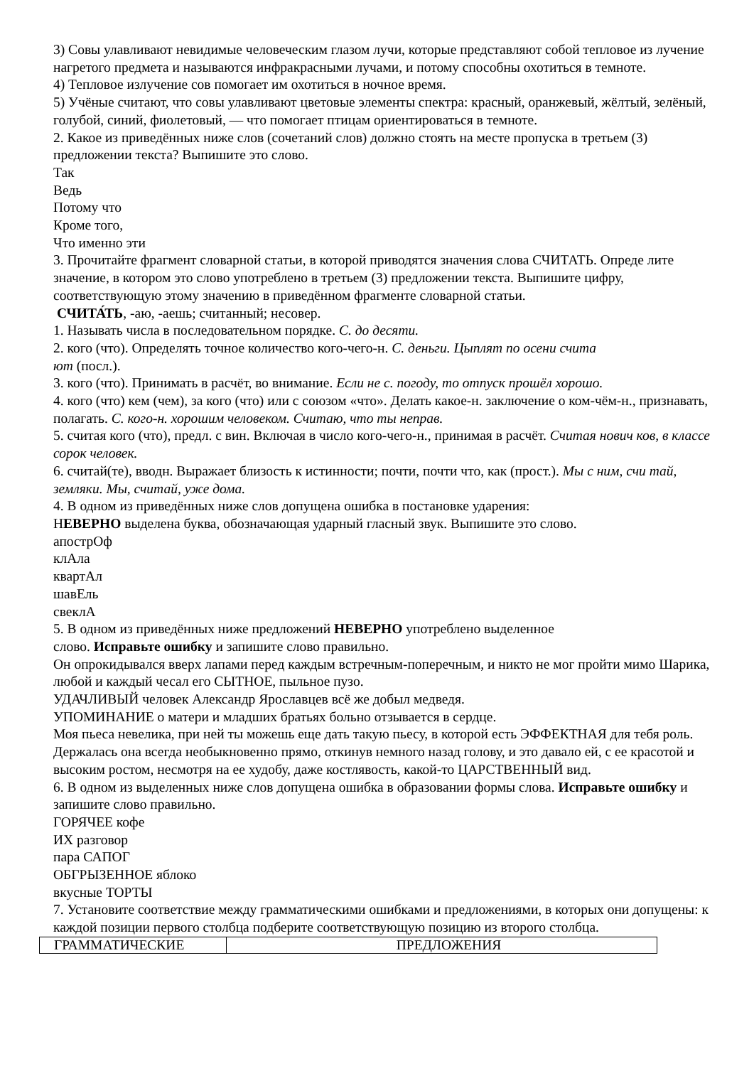3) Совы улавливают невидимые человеческим глазом лучи, которые представляют собой тепловое из лучение нагретого предмета и называются инфракрасными лучами, и потому способны охотиться в темноте.
4) Тепловое излучение сов помогает им охотиться в ночное время.
5) Учёные считают, что совы улавливают цветовые элементы спектра: красный, оранжевый, жёлтый, зелёный, голубой, синий, фиолетовый, — что помогает птицам ориентироваться в темноте.
2. Какое из приведённых ниже слов (сочетаний слов) должно стоять на месте пропуска в третьем (3) предложении текста? Выпишите это слово.
Так
Ведь
Потому что
Кроме того,
Что именно эти
3. Прочитайте фрагмент словарной статьи, в которой приводятся значения слова СЧИТАТЬ. Опреде лите значение, в котором это слово употреблено в третьем (3) предложении текста. Выпишите цифру, соответствующую этому значению в приведённом фрагменте словарной статьи.
СЧИТА́ТЬ, -аю, -аешь; считанный; несовер.
1. Называть числа в последовательном порядке. С. до десяти.
2. кого (что). Определять точное количество кого-чего-н. С. деньги. Цыплят по осени счита
ют (посл.).
3. кого (что). Принимать в расчёт, во внимание. Если не с. погоду, то отпуск прошёл хорошо.
4. кого (что) кем (чем), за кого (что) или с союзом «что». Делать какое-н. заключение о ком-чём-н., признавать, полагать. С. кого-н. хорошим человеком. Считаю, что ты неправ.
5. считая кого (что), предл. с вин. Включая в число кого-чего-н., принимая в расчёт. Считая нович ков, в классе сорок человек.
6. считай(те), вводн. Выражает близость к истинности; почти, почти что, как (прост.). Мы с ним, счи тай, земляки. Мы, считай, уже дома.
4. В одном из приведённых ниже слов допущена ошибка в постановке ударения:
НЕВЕРНО выделена буква, обозначающая ударный гласный звук. Выпишите это слово.
апострОф
клАла
квартАл
шавЕль
свеклА
5. В одном из приведённых ниже предложений НЕВЕРНО употреблено выделенное
слово. Исправьте ошибку и запишите слово правильно.
Он опрокидывался вверх лапами перед каждым встречным-поперечным, и никто не мог пройти мимо Шарика, любой и каждый чесал его СЫТНОЕ, пыльное пузо.
УДАЧЛИВЫЙ человек Александр Ярославцев всё же добыл медведя.
УПОМИНАНИЕ о матери и младших братьях больно отзывается в сердце.
Моя пьеса невелика, при ней ты можешь еще дать такую пьесу, в которой есть ЭФФЕКТНАЯ для тебя роль.
Держалась она всегда необыкновенно прямо, откинув немного назад голову, и это давало ей, с ее красотой и высоким ростом, несмотря на ее худобу, даже костлявость, какой-то ЦАРСТВЕННЫЙ вид.
6. В одном из выделенных ниже слов допущена ошибка в образовании формы слова. Исправьте ошибку и запишите слово правильно.
ГОРЯЧЕЕ кофе
ИХ разговор
пара САПОГ
ОБГРЫЗЕННОЕ яблоко
вкусные ТОРТЫ
7. Установите соответствие между грамматическими ошибками и предложениями, в которых они допущены: к каждой позиции первого столбца подберите соответствующую позицию из второго столбца.
| ГРАММАТИЧЕСКИЕ | ПРЕДЛОЖЕНИЯ |